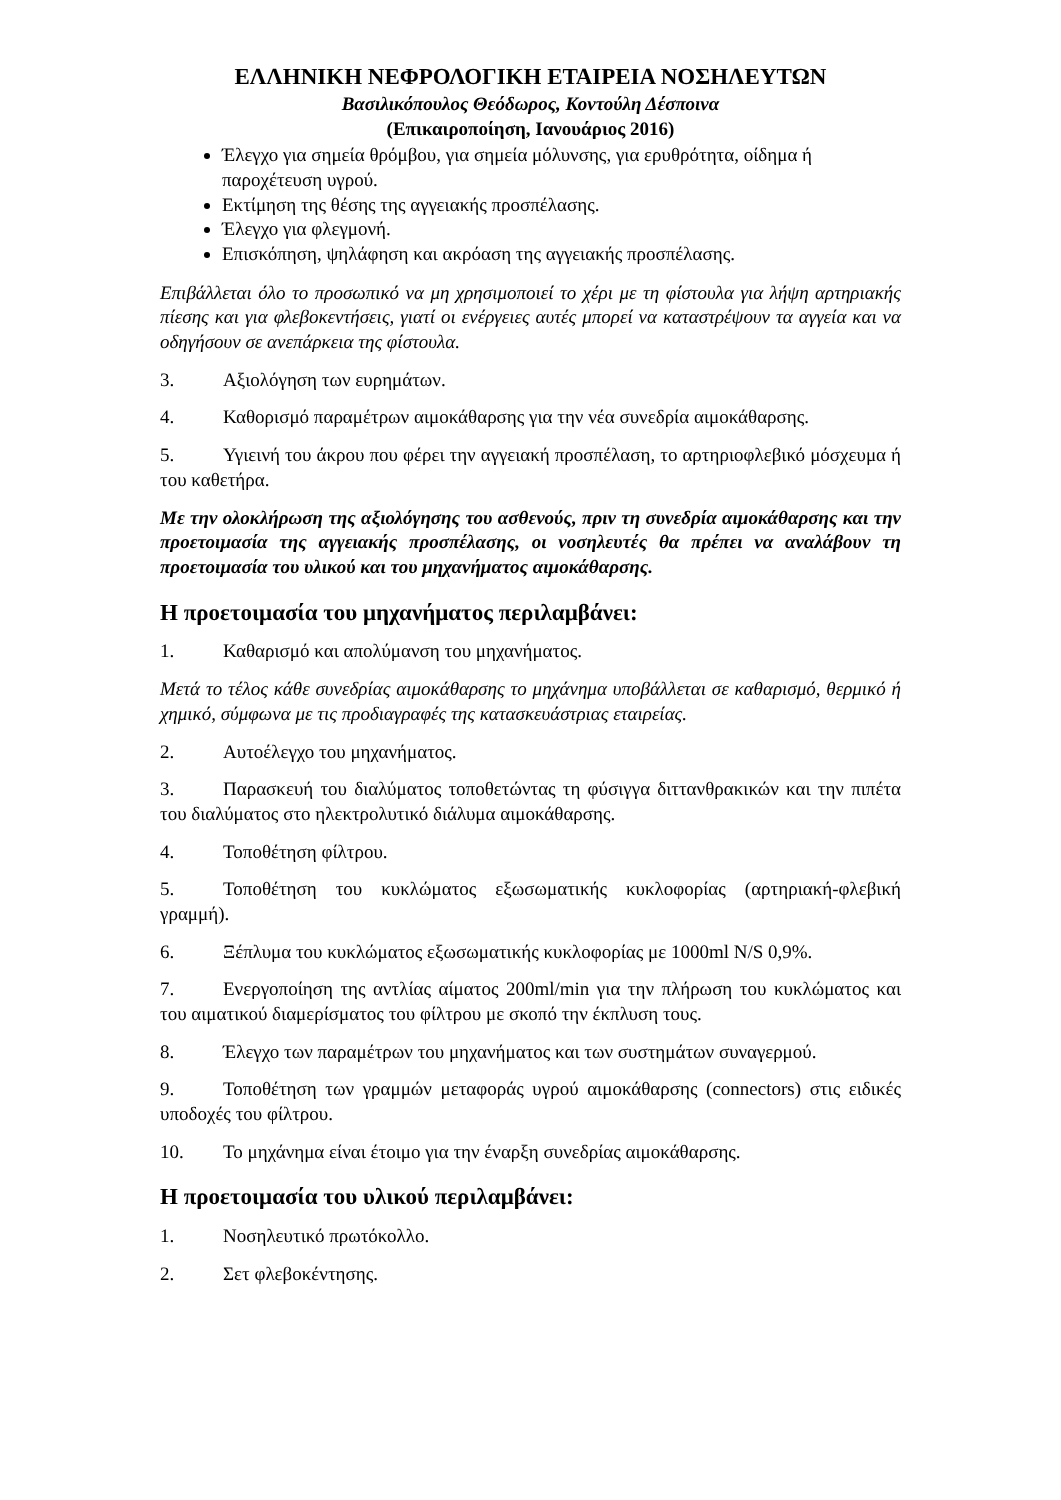ΕΛΛΗΝΙΚΗ ΝΕΦΡΟΛΟΓΙΚΗ ΕΤΑΙΡΕΙΑ ΝΟΣΗΛΕΥΤΩΝ
Βασιλικόπουλος Θεόδωρος, Κοντούλη Δέσποινα
(Επικαιροποίηση, Ιανουάριος 2016)
Έλεγχο για σημεία θρόμβου, για σημεία μόλυνσης, για ερυθρότητα, οίδημα ή παροχέτευση υγρού.
Εκτίμηση της θέσης της αγγειακής προσπέλασης.
Έλεγχο για φλεγμονή.
Επισκόπηση, ψηλάφηση και ακρόαση της αγγειακής προσπέλασης.
Επιβάλλεται όλο το προσωπικό να μη χρησιμοποιεί το χέρι με τη φίστουλα για λήψη αρτηριακής πίεσης και για φλεβοκεντήσεις, γιατί οι ενέργειες αυτές μπορεί να καταστρέψουν τα αγγεία και να οδηγήσουν σε ανεπάρκεια της φίστουλα.
3. Αξιολόγηση των ευρημάτων.
4. Καθορισμό παραμέτρων αιμοκάθαρσης για την νέα συνεδρία αιμοκάθαρσης.
5. Υγιεινή του άκρου που φέρει την αγγειακή προσπέλαση, το αρτηριοφλεβικό μόσχευμα ή του καθετήρα.
Με την ολοκλήρωση της αξιολόγησης του ασθενούς, πριν τη συνεδρία αιμοκάθαρσης και την προετοιμασία της αγγειακής προσπέλασης, οι νοσηλευτές θα πρέπει να αναλάβουν τη προετοιμασία του υλικού και του μηχανήματος αιμοκάθαρσης.
Η προετοιμασία του μηχανήματος περιλαμβάνει:
1. Καθαρισμό και απολύμανση του μηχανήματος.
Μετά το τέλος κάθε συνεδρίας αιμοκάθαρσης το μηχάνημα υποβάλλεται σε καθαρισμό, θερμικό ή χημικό, σύμφωνα με τις προδιαγραφές της κατασκευάστριας εταιρείας.
2. Αυτοέλεγχο του μηχανήματος.
3. Παρασκευή του διαλύματος τοποθετώντας τη φύσιγγα διττανθρακικών και την πιπέτα του διαλύματος στο ηλεκτρολυτικό διάλυμα αιμοκάθαρσης.
4. Τοποθέτηση φίλτρου.
5. Τοποθέτηση του κυκλώματος εξωσωματικής κυκλοφορίας (αρτηριακή-φλεβική γραμμή).
6. Ξέπλυμα του κυκλώματος εξωσωματικής κυκλοφορίας με 1000ml N/S 0,9%.
7. Ενεργοποίηση της αντλίας αίματος 200ml/min για την πλήρωση του κυκλώματος και του αιματικού διαμερίσματος του φίλτρου με σκοπό την έκπλυση τους.
8. Έλεγχο των παραμέτρων του μηχανήματος και των συστημάτων συναγερμού.
9. Τοποθέτηση των γραμμών μεταφοράς υγρού αιμοκάθαρσης (connectors) στις ειδικές υποδοχές του φίλτρου.
10. Το μηχάνημα είναι έτοιμο για την έναρξη συνεδρίας αιμοκάθαρσης.
Η προετοιμασία του υλικού περιλαμβάνει:
1. Νοσηλευτικό πρωτόκολλο.
2. Σετ φλεβοκέντησης.